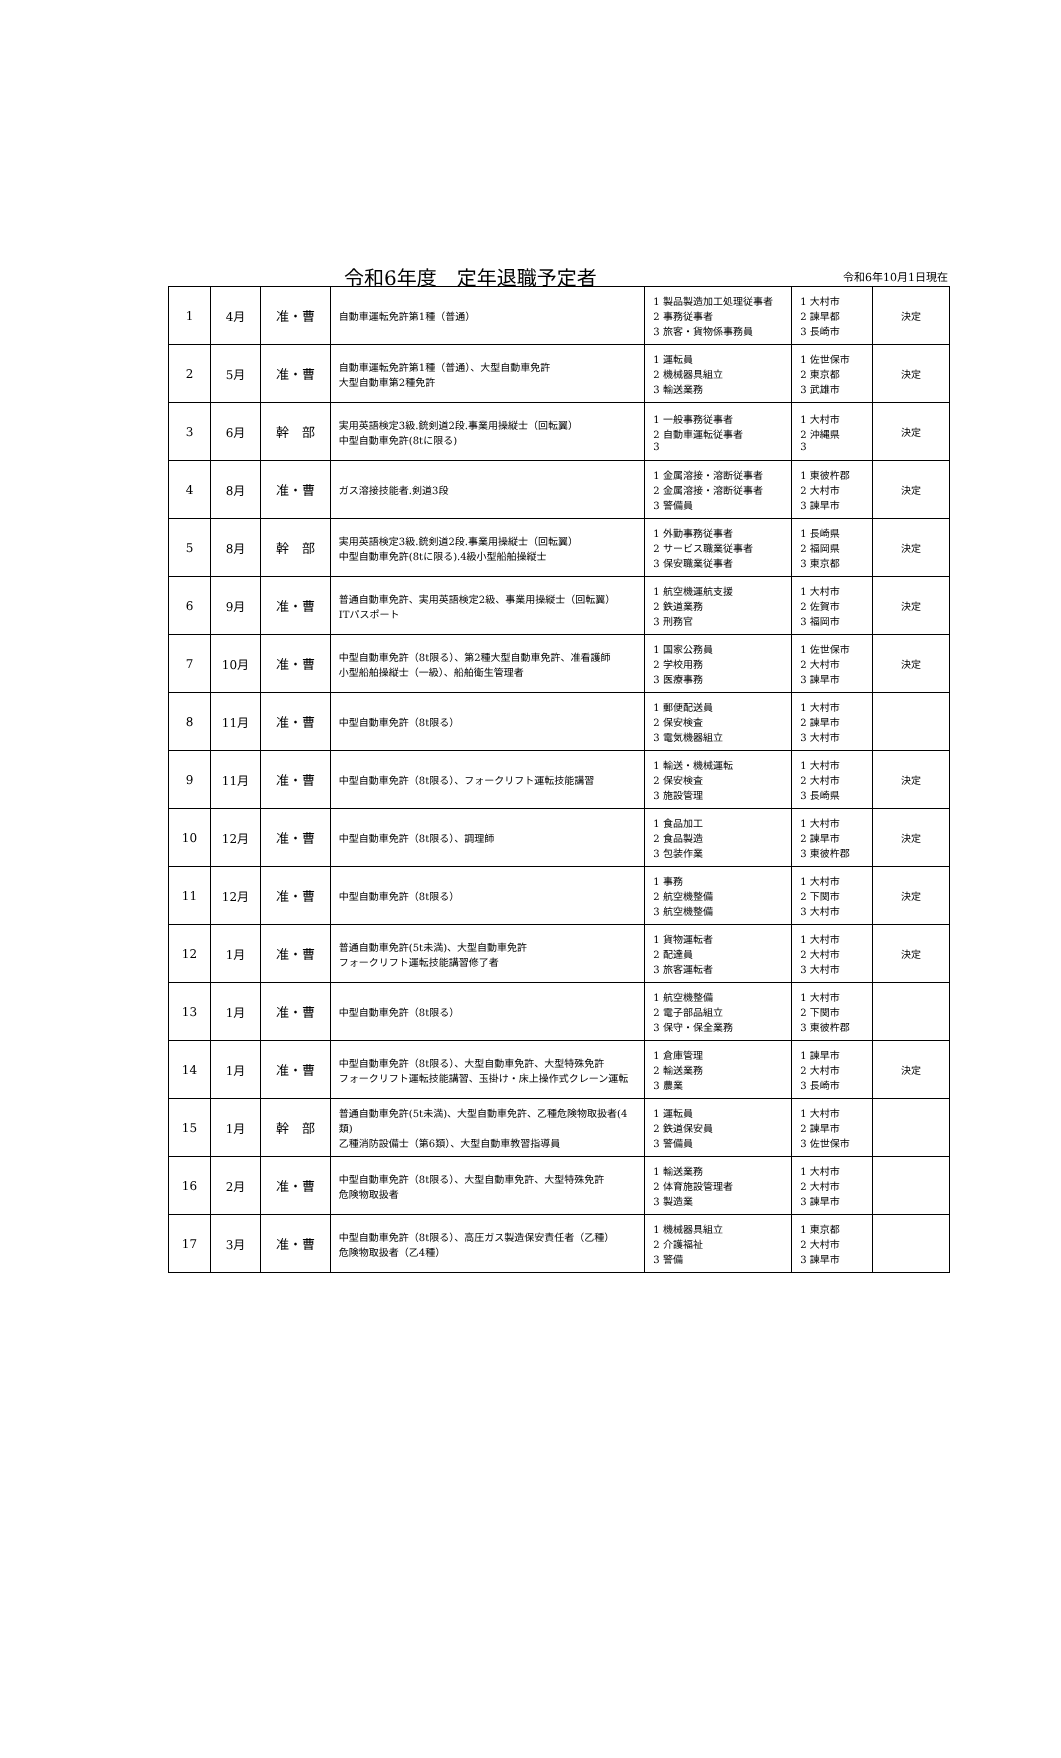令和6年度　定年退職予定者 令和6年10月1日現在
| 1 | 4月 | 准・曹 | 自動車運転免許第1種（普通） | 1 製品製造加工処理従事者 2 事務従事者 3 旅客・貨物係事務員 | 1 大村市 2 諫早都 3 長崎市 | 決定 |
| 2 | 5月 | 准・曹 | 自動車運転免許第1種（普通）、大型自動車免許 大型自動車第2種免許 | 1 運転員 2 機械器具組立 3 輸送業務 | 1 佐世保市 2 東京都 3 武雄市 | 決定 |
| 3 | 6月 | 幹 部 | 実用英語検定3級.銃剣道2段.事業用操縦士（回転翼） 中型自動車免許(8tに限る) | 1 一般事務従事者 2 自動車運転従事者 3 | 1 大村市 2 沖縄県 3 | 決定 |
| 4 | 8月 | 准・曹 | ガス溶接技能者.剣道3段 | 1 金属溶接・溶断従事者 2 金属溶接・溶断従事者 3 警備員 | 1 東彼杵郡 2 大村市 3 諫早市 | 決定 |
| 5 | 8月 | 幹 部 | 実用英語検定3級.銃剣道2段.事業用操縦士（回転翼） 中型自動車免許(8tに限る).4級小型船舶操縦士 | 1 外勤事務従事者 2 サービス職業従事者 3 保安職業従事者 | 1 長崎県 2 福岡県 3 東京都 | 決定 |
| 6 | 9月 | 准・曹 | 普通自動車免許、実用英語検定2級、事業用操縦士（回転翼） ITパスポート | 1 航空機運航支援 2 鉄道業務 3 刑務官 | 1 大村市 2 佐賀市 3 福岡市 | 決定 |
| 7 | 10月 | 准・曹 | 中型自動車免許（8t限る）、第2種大型自動車免許、准看護師 小型船舶操縦士（一級）、船舶衛生管理者 | 1 国家公務員 2 学校用務 3 医療事務 | 1 佐世保市 2 大村市 3 諫早市 | 決定 |
| 8 | 11月 | 准・曹 | 中型自動車免許（8t限る） | 1 郵便配送員 2 保安検査 3 電気機器組立 | 1 大村市 2 諫早市 3 大村市 | |
| 9 | 11月 | 准・曹 | 中型自動車免許（8t限る）、フォークリフト運転技能講習 | 1 輸送・機械運転 2 保安検査 3 施設管理 | 1 大村市 2 大村市 3 長崎県 | 決定 |
| 10 | 12月 | 准・曹 | 中型自動車免許（8t限る）、調理師 | 1 食品加工 2 食品製造 3 包装作業 | 1 大村市 2 諫早市 3 東彼杵郡 | 決定 |
| 11 | 12月 | 准・曹 | 中型自動車免許（8t限る） | 1 事務 2 航空機整備 3 航空機整備 | 1 大村市 2 下関市 3 大村市 | 決定 |
| 12 | 1月 | 准・曹 | 普通自動車免許(5t未満)、大型自動車免許 フォークリフト運転技能講習修了者 | 1 貨物運転者 2 配達員 3 旅客運転者 | 1 大村市 2 大村市 3 大村市 | 決定 |
| 13 | 1月 | 准・曹 | 中型自動車免許（8t限る） | 1 航空機整備 2 電子部品組立 3 保守・保全業務 | 1 大村市 2 下関市 3 東彼杵郡 | |
| 14 | 1月 | 准・曹 | 中型自動車免許（8t限る）、大型自動車免許、大型特殊免許 フォークリフト運転技能講習、玉掛け・床上操作式クレーン運転 | 1 倉庫管理 2 輸送業務 3 農業 | 1 諫早市 2 大村市 3 長崎市 | 決定 |
| 15 | 1月 | 幹 部 | 普通自動車免許(5t未満)、大型自動車免許、乙種危険物取扱者(4類) 乙種消防設備士（第6類）、大型自動車教習指導員 | 1 運転員 2 鉄道保安員 3 警備員 | 1 大村市 2 諫早市 3 佐世保市 | |
| 16 | 2月 | 准・曹 | 中型自動車免許（8t限る）、大型自動車免許、大型特殊免許 危険物取扱者 | 1 輸送業務 2 体育施設管理者 3 製造業 | 1 大村市 2 大村市 3 諫早市 | |
| 17 | 3月 | 准・曹 | 中型自動車免許（8t限る）、高圧ガス製造保安責任者（乙種） 危険物取扱者（乙4種） | 1 機械器具組立 2 介護福祉 3 警備 | 1 東京都 2 大村市 3 諫早市 | |